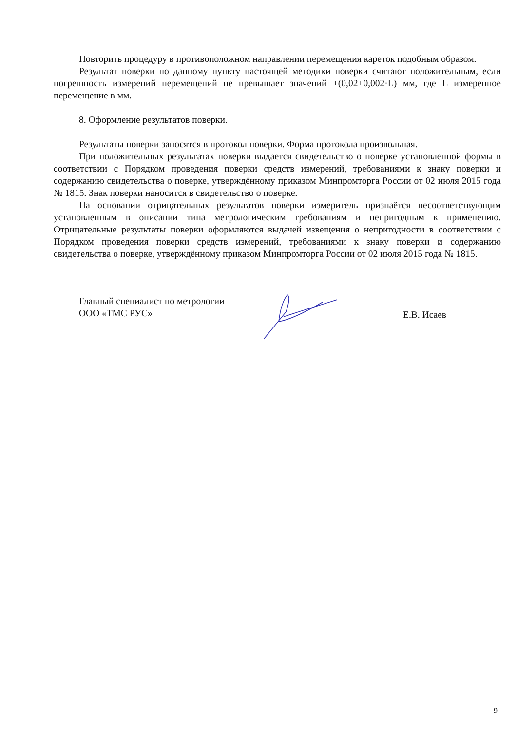Повторить процедуру в противоположном направлении перемещения кареток подобным образом.
Результат поверки по данному пункту настоящей методики поверки считают положительным, если погрешность измерений перемещений не превышает значений ±(0,02+0,002·L) мм, где L измеренное перемещение в мм.
8. Оформление результатов поверки.
Результаты поверки заносятся в протокол поверки. Форма протокола произвольная.
При положительных результатах поверки выдается свидетельство о поверке установленной формы в соответствии с Порядком проведения поверки средств измерений, требованиями к знаку поверки и содержанию свидетельства о поверке, утверждённому приказом Минпромторга России от 02 июля 2015 года № 1815. Знак поверки наносится в свидетельство о поверке.
На основании отрицательных результатов поверки измеритель признаётся несоответствующим установленным в описании типа метрологическим требованиям и непригодным к применению. Отрицательные результаты поверки оформляются выдачей извещения о непригодности в соответствии с Порядком проведения поверки средств измерений, требованиями к знаку поверки и содержанию свидетельства о поверке, утверждённому приказом Минпромторга России от 02 июля 2015 года № 1815.
Главный специалист по метрологии
ООО «ТМС РУС»
Е.В. Исаев
9